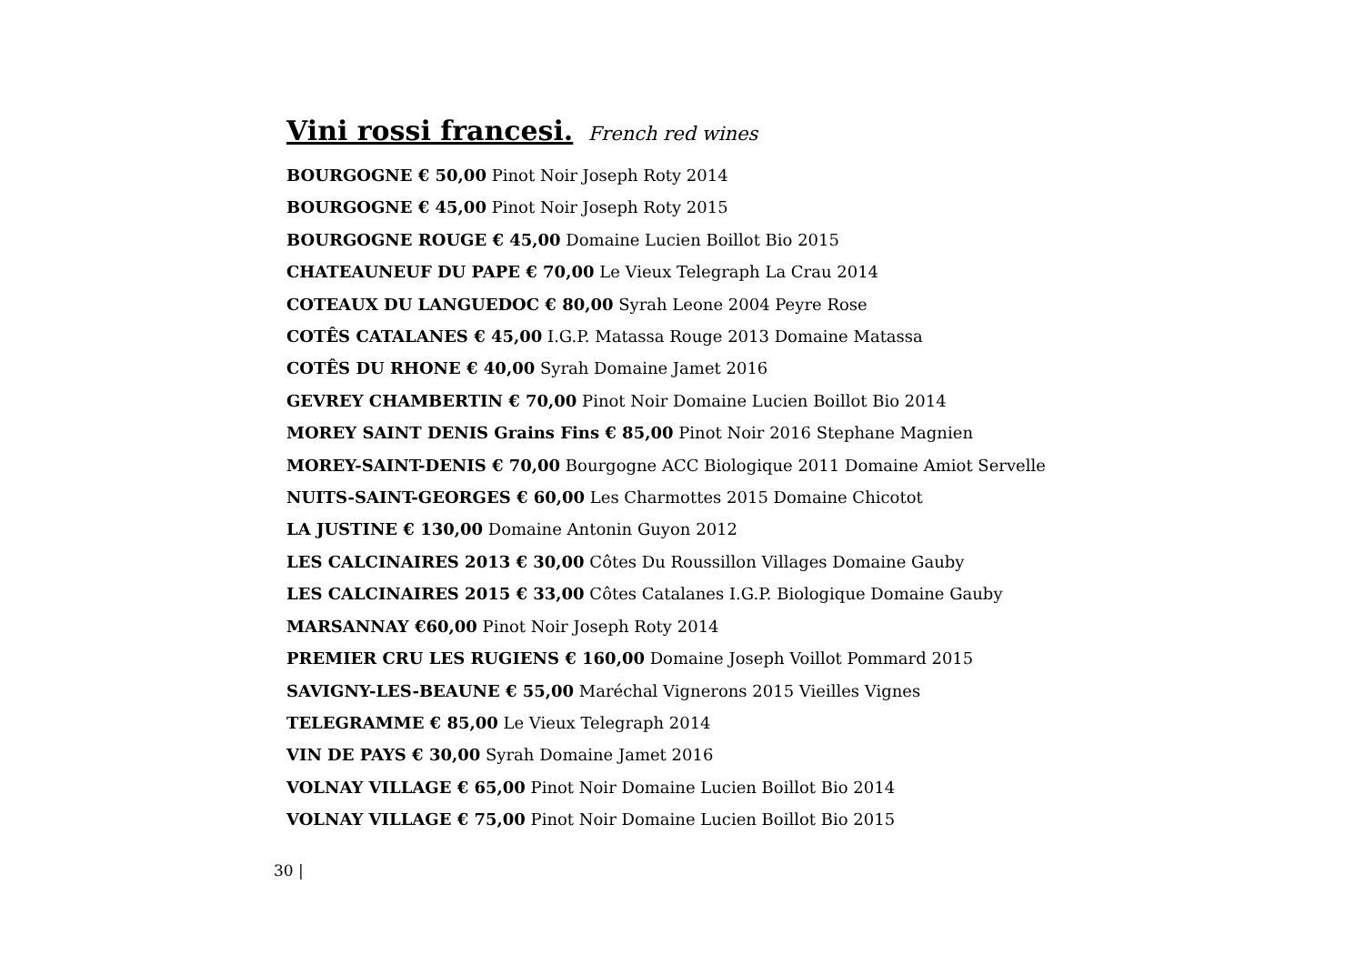Vini rossi francesi. French red wines
BOURGOGNE € 50,00 Pinot Noir Joseph Roty 2014
BOURGOGNE € 45,00 Pinot Noir Joseph Roty 2015
BOURGOGNE ROUGE € 45,00 Domaine Lucien Boillot Bio 2015
CHATEAUNEUF DU PAPE € 70,00 Le Vieux Telegraph La Crau 2014
COTEAUX DU LANGUEDOC € 80,00 Syrah Leone 2004 Peyre Rose
COTÊS CATALANES € 45,00 I.G.P. Matassa Rouge 2013 Domaine Matassa
COTÊS DU RHONE € 40,00 Syrah Domaine Jamet 2016
GEVREY CHAMBERTIN € 70,00 Pinot Noir Domaine Lucien Boillot Bio 2014
MOREY SAINT DENIS Grains Fins € 85,00 Pinot Noir 2016 Stephane Magnien
MOREY-SAINT-DENIS € 70,00 Bourgogne ACC Biologique 2011 Domaine Amiot Servelle
NUITS-SAINT-GEORGES € 60,00 Les Charmottes 2015 Domaine Chicotot
LA JUSTINE € 130,00 Domaine Antonin Guyon 2012
LES CALCINAIRES 2013 € 30,00 Côtes Du Roussillon Villages Domaine Gauby
LES CALCINAIRES 2015 € 33,00 Côtes Catalanes I.G.P. Biologique Domaine Gauby
MARSANNAY €60,00 Pinot Noir Joseph Roty 2014
PREMIER CRU LES RUGIENS € 160,00 Domaine Joseph Voillot Pommard 2015
SAVIGNY-LES-BEAUNE € 55,00 Maréchal Vignerons 2015 Vieilles Vignes
TELEGRAMME € 85,00 Le Vieux Telegraph 2014
VIN DE PAYS € 30,00 Syrah Domaine Jamet 2016
VOLNAY VILLAGE € 65,00 Pinot Noir Domaine Lucien Boillot Bio 2014
VOLNAY VILLAGE € 75,00 Pinot Noir Domaine Lucien Boillot Bio 2015
30 |